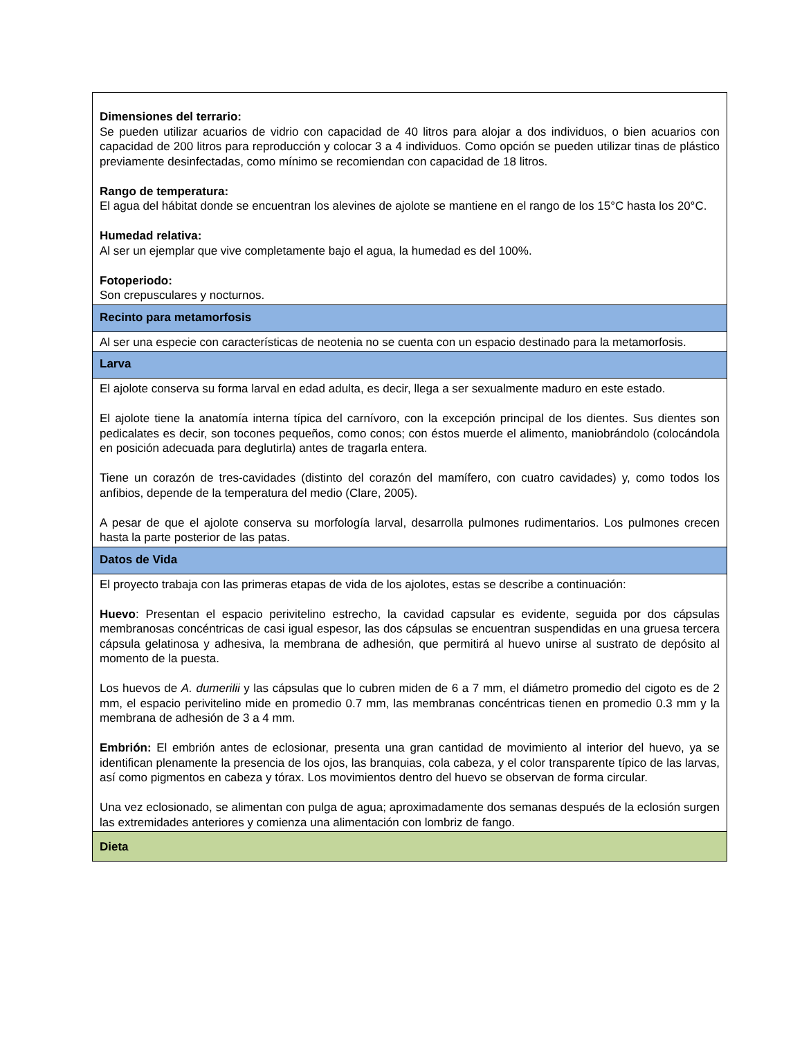| Dimensiones del terrario: Se pueden utilizar acuarios de vidrio con capacidad de 40 litros para alojar a dos individuos, o bien acuarios con capacidad de 200 litros para reproducción y colocar 3 a 4 individuos. Como opción se pueden utilizar tinas de plástico previamente desinfectadas, como mínimo se recomiendan con capacidad de 18 litros. Rango de temperatura: El agua del hábitat donde se encuentran los alevines de ajolote se mantiene en el rango de los 15°C hasta los 20°C. Humedad relativa: Al ser un ejemplar que vive completamente bajo el agua, la humedad es del 100%. Fotoperiodo: Son crepusculares y nocturnos. |
| Recinto para metamorfosis |
| Al ser una especie con características de neotenia no se cuenta con un espacio destinado para la metamorfosis. |
| Larva |
| El ajolote conserva su forma larval en edad adulta, es decir, llega a ser sexualmente maduro en este estado. El ajolote tiene la anatomía interna típica del carnívoro, con la excepción principal de los dientes. Sus dientes son pedicalates es decir, son tocones pequeños, como conos; con éstos muerde el alimento, maniobrándolo (colocándola en posición adecuada para deglutirla) antes de tragarla entera. Tiene un corazón de tres-cavidades (distinto del corazón del mamífero, con cuatro cavidades) y, como todos los anfibios, depende de la temperatura del medio (Clare, 2005). A pesar de que el ajolote conserva su morfología larval, desarrolla pulmones rudimentarios. Los pulmones crecen hasta la parte posterior de las patas. |
| Datos de Vida |
| El proyecto trabaja con las primeras etapas de vida de los ajolotes, estas se describe a continuación: Huevo : Presentan el espacio perivitelino estrecho, la cavidad capsular es evidente, seguida por dos cápsulas membranosas concéntricas de casi igual espesor, las dos cápsulas se encuentran suspendidas en una gruesa tercera cápsula gelatinosa y adhesiva, la membrana de adhesión, que permitirá al huevo unirse al sustrato de depósito al momento de la puesta. Los huevos de A. dumerilii y las cápsulas que lo cubren miden de 6 a 7 mm, el diámetro promedio del cigoto es de 2 mm, el espacio perivitelino mide en promedio 0.7 mm, las membranas concéntricas tienen en promedio 0.3 mm y la membrana de adhesión de 3 a 4 mm. Embrión: El embrión antes de eclosionar, presenta una gran cantidad de movimiento al interior del huevo, ya se identifican plenamente la presencia de los ojos, las branquias, cola cabeza, y el color transparente típico de las larvas, así como pigmentos en cabeza y tórax. Los movimientos dentro del huevo se observan de forma circular. Una vez eclosionado, se alimentan con pulga de agua; aproximadamente dos semanas después de la eclosión surgen las extremidades anteriores y comienza una alimentación con lombriz de fango. |
| Dieta |